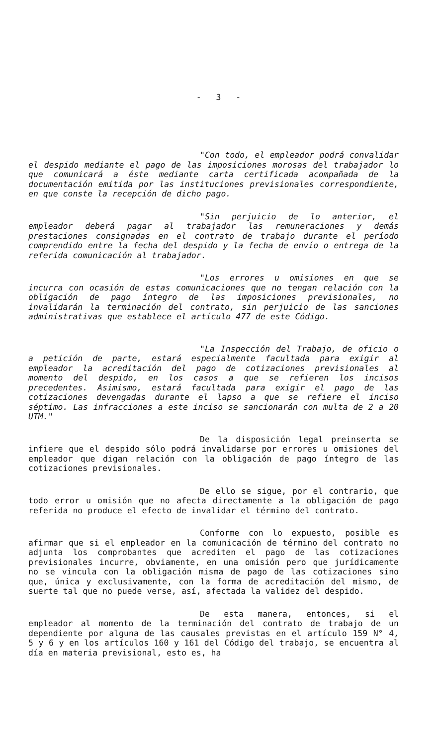- 3 -
"Con todo, el empleador podrá convalidar el despido mediante el pago de las imposiciones morosas del trabajador lo que comunicará a éste mediante carta certificada acompañada de la documentación emitida por las instituciones previsionales correspondiente, en que conste la recepción de dicho pago.
"Sin perjuicio de lo anterior, el empleador deberá pagar al trabajador las remuneraciones y demás prestaciones consignadas en el contrato de trabajo durante el período comprendido entre la fecha del despido y la fecha de envío o entrega de la referida comunicación al trabajador.
"Los errores u omisiones en que se incurra con ocasión de estas comunicaciones que no tengan relación con la obligación de pago íntegro de las imposiciones previsionales, no invalidarán la terminación del contrato, sin perjuicio de las sanciones administrativas que establece el artículo 477 de este Código.
"La Inspección del Trabajo, de oficio o a petición de parte, estará especialmente facultada para exigir al empleador la acreditación del pago de cotizaciones previsionales al momento del despido, en los casos a que se refieren los incisos precedentes. Asimismo, estará facultada para exigir el pago de las cotizaciones devengadas durante el lapso a que se refiere el inciso séptimo. Las infracciones a este inciso se sancionarán con multa de 2 a 20 UTM."
De la disposición legal preinserta se infiere que el despido sólo podrá invalidarse por errores u omisiones del empleador que digan relación con la obligación de pago íntegro de las cotizaciones previsionales.
De ello se sigue, por el contrario, que todo error u omisión que no afecta directamente a la obligación de pago referida no produce el efecto de invalidar el término del contrato.
Conforme con lo expuesto, posible es afirmar que si el empleador en la comunicación de término del contrato no adjunta los comprobantes que acrediten el pago de las cotizaciones previsionales incurre, obviamente, en una omisión pero que jurídicamente no se vincula con la obligación misma de pago de las cotizaciones sino que, única y exclusivamente, con la forma de acreditación del mismo, de suerte tal que no puede verse, así, afectada la validez del despido.
De esta manera, entonces, si el empleador al momento de la terminación del contrato de trabajo de un dependiente por alguna de las causales previstas en el artículo 159 N° 4, 5 y 6 y en los artículos 160 y 161 del Código del trabajo, se encuentra al día en materia previsional, esto es, ha